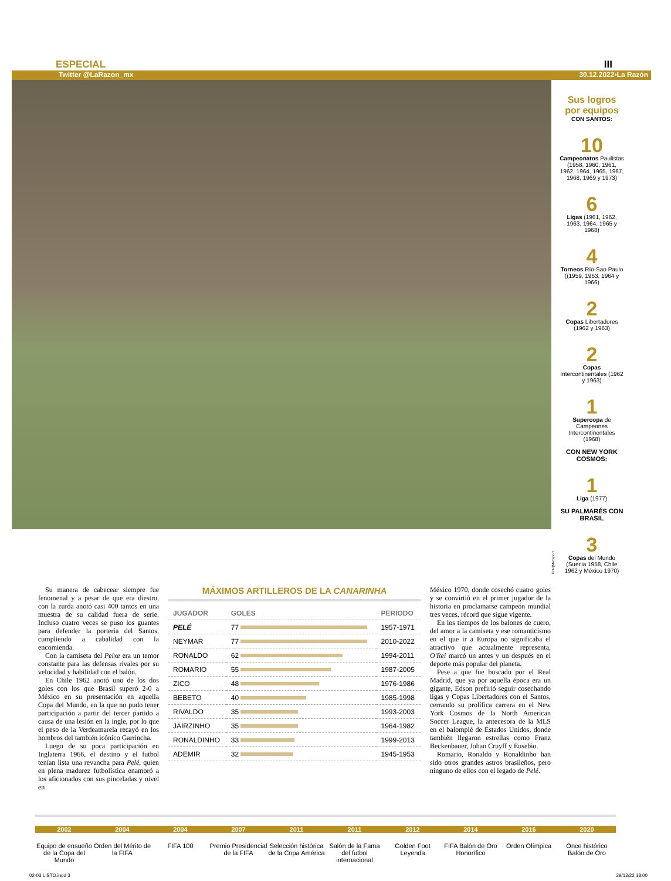ESPECIAL III
Twitter @LaRazon_mx 30.12.2022•La Razón
Foto|Mexsport
Sus logros por equipos
CON SANTOS:
10
Campeonatos Paulistas (1958, 1960, 1961, 1962, 1964, 1965, 1967, 1968, 1969 y 1973)
6
Ligas (1961, 1962, 1963, 1964, 1965 y 1968)
4
Torneos Río-Sao Paulo ((1959, 1963, 1964 y 1966)
2
Copas Libertadores (1962 y 1963)
2
Copas Intercontinentales (1962 y 1963)
1
Supercopa de Campeones Intercontinentales (1968)
CON NEW YORK COSMOS:
1
Liga (1977)
SU PALMARÉS CON BRASIL
3
Copas del Mundo (Suecia 1958, Chile 1962 y México 1970)
Su manera de cabecear siempre fue fenomenal y a pesar de que era diestro, con la zurda anotó casi 400 tantos en una muestra de su calidad fuera de serie. Incluso cuatro veces se puso los guantes para defender la portería del Santos, cumpliendo a cabalidad con la encomienda.
Con la camiseta del Peixe era un temor constante para las defensas rivales por su velocidad y habilidad con el balón.
En Chile 1962 anotó uno de los dos goles con los que Brasil superó 2-0 a México en su presentación en aquella Copa del Mundo, en la que no pudo tener participación a partir del tercer partido a causa de una lesión en la ingle, por lo que el peso de la Verdeamarela recayó en los hombros del también icónico Garrincha.
Luego de su poca participación en Inglaterra 1966, el destino y el futbol tenían lista una revancha para Pelé, quien en plena madurez futbolística enamoró a los aficionados con sus pinceladas y nivel en
MÁXIMOS ARTILLEROS DE LA CANARINHA
| JUGADOR | GOLES | PERIODO |
| --- | --- | --- |
| PELÉ | 77 | 1957-1971 |
| NEYMAR | 77 | 2010-2022 |
| RONALDO | 62 | 1994-2011 |
| ROMARIO | 55 | 1987-2005 |
| ZICO | 48 | 1976-1986 |
| BEBETO | 40 | 1985-1998 |
| RIVALDO | 35 | 1993-2003 |
| JAIRZINHO | 35 | 1964-1982 |
| RONALDINHO | 33 | 1999-2013 |
| ADEMIR | 32 | 1945-1953 |
México 1970, donde cosechó cuatro goles y se convirtió en el primer jugador de la historia en proclamarse campeón mundial tres veces, récord que sigue vigente.
En los tiempos de los balones de cuero, del amor a la camiseta y ese romanticismo en el que ir a Europa no significaba el atractivo que actualmente representa, O'Rei marcó un antes y un después en el deporte más popular del planeta.
Pese a que fue buscado por el Real Madrid, que ya por aquella época era un gigante, Edson prefirió seguir cosechando ligas y Copas Libertadores con el Santos, cerrando su prolífica carrera en el New York Cosmos de la North American Soccer League, la antecesora de la MLS en el balompié de Estados Unidos, donde también llegaron estrellas como Franz Beckenbauer, Johan Cruyff y Eusebio.
Romario, Ronaldo y Ronaldinho han sido otros grandes astros brasileños, pero ninguno de ellos con el legado de Pelé.
2002
Equipo de ensueño de la Copa del Mundo
2004
Orden del Mérito de la FIFA
2004
FIFA 100
2007
Premio Presidencial de la FIFA
2011
Selección histórica de la Copa América
2011
Salón de la Fama del futbol internacional
2012
Golden Foot Leyenda
2014
FIFA Balón de Oro Honorífico
2016
Orden Olímpica
2020
Once histórico Balón de Oro
02-03 LISTO.indd 3 29/12/22 18:00